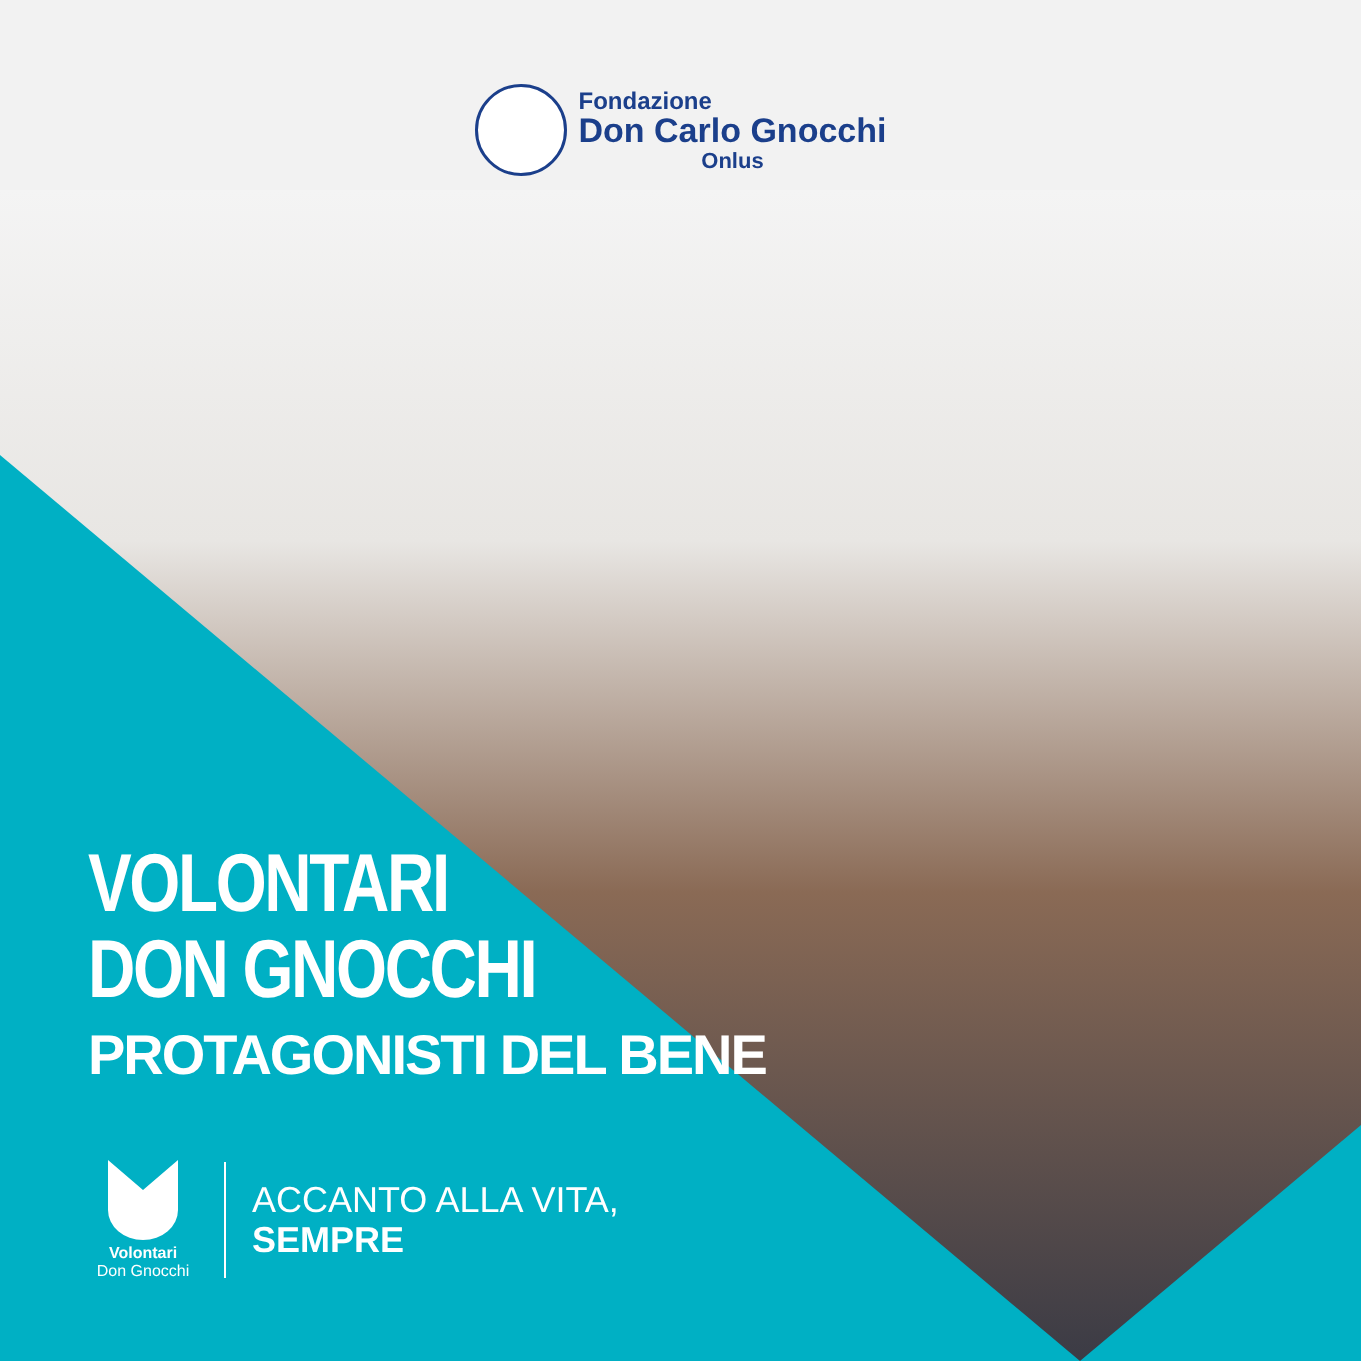Fondazione
Don Carlo Gnocchi
Onlus
VOLONTARI
DON GNOCCHI
PROTAGONISTI DEL BENE
Volontari
Don Gnocchi
ACCANTO ALLA VITA,
SEMPRE